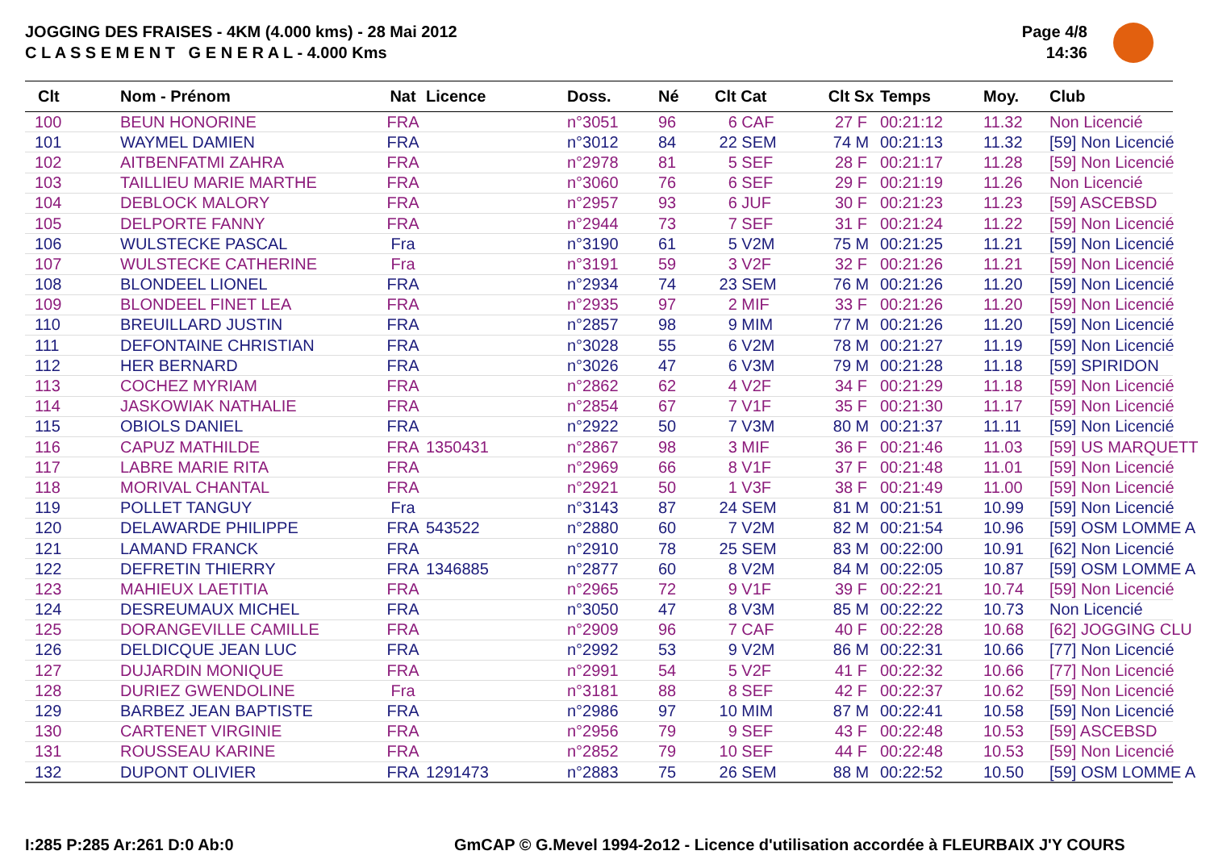JOGGING DES FRAISES - 4KM (4.000 kms) - 28 Mai 2012
C L A S S E M E N T G E N E R A L - 4.000 Kms
Page 4/8
14:36
| Clt | Nom - Prénom | Nat | Licence | Doss. | Né | Clt Cat | Clt Sx | Temps | Moy. | Club |
| --- | --- | --- | --- | --- | --- | --- | --- | --- | --- | --- |
| 100 | BEUN HONORINE | FRA | | n°3051 | 96 | 6 CAF | 27 F | 00:21:12 | 11.32 | Non Licencié |
| 101 | WAYMEL DAMIEN | FRA | | n°3012 | 84 | 22 SEM | 74 M | 00:21:13 | 11.32 | [59] Non Licencié |
| 102 | AITBENFATMI ZAHRA | FRA | | n°2978 | 81 | 5 SEF | 28 F | 00:21:17 | 11.28 | [59] Non Licencié |
| 103 | TAILLIEU MARIE MARTHE | FRA | | n°3060 | 76 | 6 SEF | 29 F | 00:21:19 | 11.26 | Non Licencié |
| 104 | DEBLOCK MALORY | FRA | | n°2957 | 93 | 6 JUF | 30 F | 00:21:23 | 11.23 | [59] ASCEBSD |
| 105 | DELPORTE FANNY | FRA | | n°2944 | 73 | 7 SEF | 31 F | 00:21:24 | 11.22 | [59] Non Licencié |
| 106 | WULSTECKE PASCAL | Fra | | n°3190 | 61 | 5 V2M | 75 M | 00:21:25 | 11.21 | [59] Non Licencié |
| 107 | WULSTECKE CATHERINE | Fra | | n°3191 | 59 | 3 V2F | 32 F | 00:21:26 | 11.21 | [59] Non Licencié |
| 108 | BLONDEEL LIONEL | FRA | | n°2934 | 74 | 23 SEM | 76 M | 00:21:26 | 11.20 | [59] Non Licencié |
| 109 | BLONDEEL FINET LEA | FRA | | n°2935 | 97 | 2 MIF | 33 F | 00:21:26 | 11.20 | [59] Non Licencié |
| 110 | BREUILLARD JUSTIN | FRA | | n°2857 | 98 | 9 MIM | 77 M | 00:21:26 | 11.20 | [59] Non Licencié |
| 111 | DEFONTAINE CHRISTIAN | FRA | | n°3028 | 55 | 6 V2M | 78 M | 00:21:27 | 11.19 | [59] Non Licencié |
| 112 | HER BERNARD | FRA | | n°3026 | 47 | 6 V3M | 79 M | 00:21:28 | 11.18 | [59] SPIRIDON |
| 113 | COCHEZ MYRIAM | FRA | | n°2862 | 62 | 4 V2F | 34 F | 00:21:29 | 11.18 | [59] Non Licencié |
| 114 | JASKOWIAK NATHALIE | FRA | | n°2854 | 67 | 7 V1F | 35 F | 00:21:30 | 11.17 | [59] Non Licencié |
| 115 | OBIOLS DANIEL | FRA | | n°2922 | 50 | 7 V3M | 80 M | 00:21:37 | 11.11 | [59] Non Licencié |
| 116 | CAPUZ MATHILDE | FRA | 1350431 | n°2867 | 98 | 3 MIF | 36 F | 00:21:46 | 11.03 | [59] US MARQUETT |
| 117 | LABRE MARIE RITA | FRA | | n°2969 | 66 | 8 V1F | 37 F | 00:21:48 | 11.01 | [59] Non Licencié |
| 118 | MORIVAL CHANTAL | FRA | | n°2921 | 50 | 1 V3F | 38 F | 00:21:49 | 11.00 | [59] Non Licencié |
| 119 | POLLET TANGUY | Fra | | n°3143 | 87 | 24 SEM | 81 M | 00:21:51 | 10.99 | [59] Non Licencié |
| 120 | DELAWARDE PHILIPPE | FRA | 543522 | n°2880 | 60 | 7 V2M | 82 M | 00:21:54 | 10.96 | [59] OSM LOMME A |
| 121 | LAMAND FRANCK | FRA | | n°2910 | 78 | 25 SEM | 83 M | 00:22:00 | 10.91 | [62] Non Licencié |
| 122 | DEFRETIN THIERRY | FRA | 1346885 | n°2877 | 60 | 8 V2M | 84 M | 00:22:05 | 10.87 | [59] OSM LOMME A |
| 123 | MAHIEUX LAETITIA | FRA | | n°2965 | 72 | 9 V1F | 39 F | 00:22:21 | 10.74 | [59] Non Licencié |
| 124 | DESREUMAUX MICHEL | FRA | | n°3050 | 47 | 8 V3M | 85 M | 00:22:22 | 10.73 | Non Licencié |
| 125 | DORANGEVILLE CAMILLE | FRA | | n°2909 | 96 | 7 CAF | 40 F | 00:22:28 | 10.68 | [62] JOGGING CLU |
| 126 | DELDICQUE JEAN LUC | FRA | | n°2992 | 53 | 9 V2M | 86 M | 00:22:31 | 10.66 | [77] Non Licencié |
| 127 | DUJARDIN MONIQUE | FRA | | n°2991 | 54 | 5 V2F | 41 F | 00:22:32 | 10.66 | [77] Non Licencié |
| 128 | DURIEZ GWENDOLINE | Fra | | n°3181 | 88 | 8 SEF | 42 F | 00:22:37 | 10.62 | [59] Non Licencié |
| 129 | BARBEZ JEAN BAPTISTE | FRA | | n°2986 | 97 | 10 MIM | 87 M | 00:22:41 | 10.58 | [59] Non Licencié |
| 130 | CARTENET VIRGINIE | FRA | | n°2956 | 79 | 9 SEF | 43 F | 00:22:48 | 10.53 | [59] ASCEBSD |
| 131 | ROUSSEAU KARINE | FRA | | n°2852 | 79 | 10 SEF | 44 F | 00:22:48 | 10.53 | [59] Non Licencié |
| 132 | DUPONT OLIVIER | FRA | 1291473 | n°2883 | 75 | 26 SEM | 88 M | 00:22:52 | 10.50 | [59] OSM LOMME A |
I:285 P:285 Ar:261 D:0 Ab:0
GmCAP © G.Mevel 1994-2o12 - Licence d'utilisation accordée à FLEURBAIX J'Y COURS